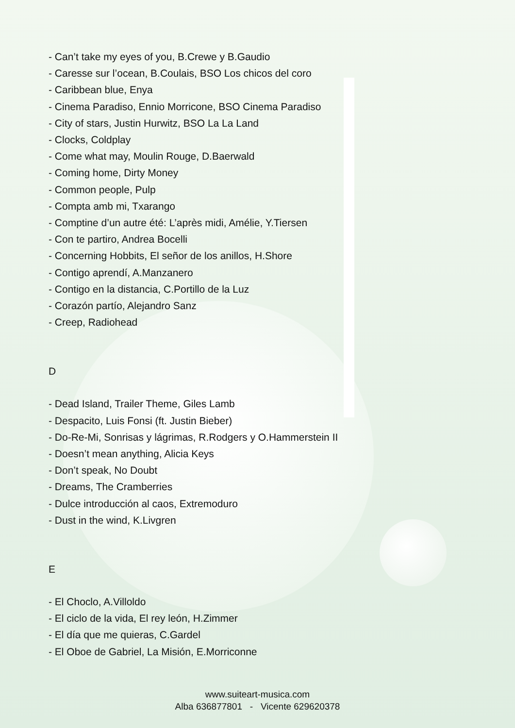- Can’t take my eyes of you, B.Crewe y B.Gaudio
- Caresse sur l’ocean, B.Coulais, BSO Los chicos del coro
- Caribbean blue, Enya
- Cinema Paradiso, Ennio Morricone, BSO Cinema Paradiso
- City of stars, Justin Hurwitz, BSO La La Land
- Clocks, Coldplay
- Come what may, Moulin Rouge, D.Baerwald
- Coming home, Dirty Money
- Common people, Pulp
- Compta amb mi, Txarango
- Comptine d’un autre été: L’après midi, Amélie, Y.Tiersen
- Con te partiro, Andrea Bocelli
- Concerning Hobbits, El señor de los anillos, H.Shore
- Contigo aprendí, A.Manzanero
- Contigo en la distancia, C.Portillo de la Luz
- Corazón partío, Alejandro Sanz
- Creep, Radiohead
D
- Dead Island, Trailer Theme, Giles Lamb
- Despacito, Luis Fonsi (ft. Justin Bieber)
- Do-Re-Mi, Sonrisas y lágrimas, R.Rodgers y O.Hammerstein II
- Doesn’t mean anything, Alicia Keys
- Don’t speak, No Doubt
- Dreams, The Cramberries
- Dulce introducción al caos, Extremoduro
- Dust in the wind, K.Livgren
E
- El Choclo, A.Villoldo
- El ciclo de la vida, El rey león, H.Zimmer
- El día que me quieras, C.Gardel
- El Oboe de Gabriel, La Misión, E.Morriconne
www.suiteart-musica.com
Alba 636877801 - Vicente 629620378